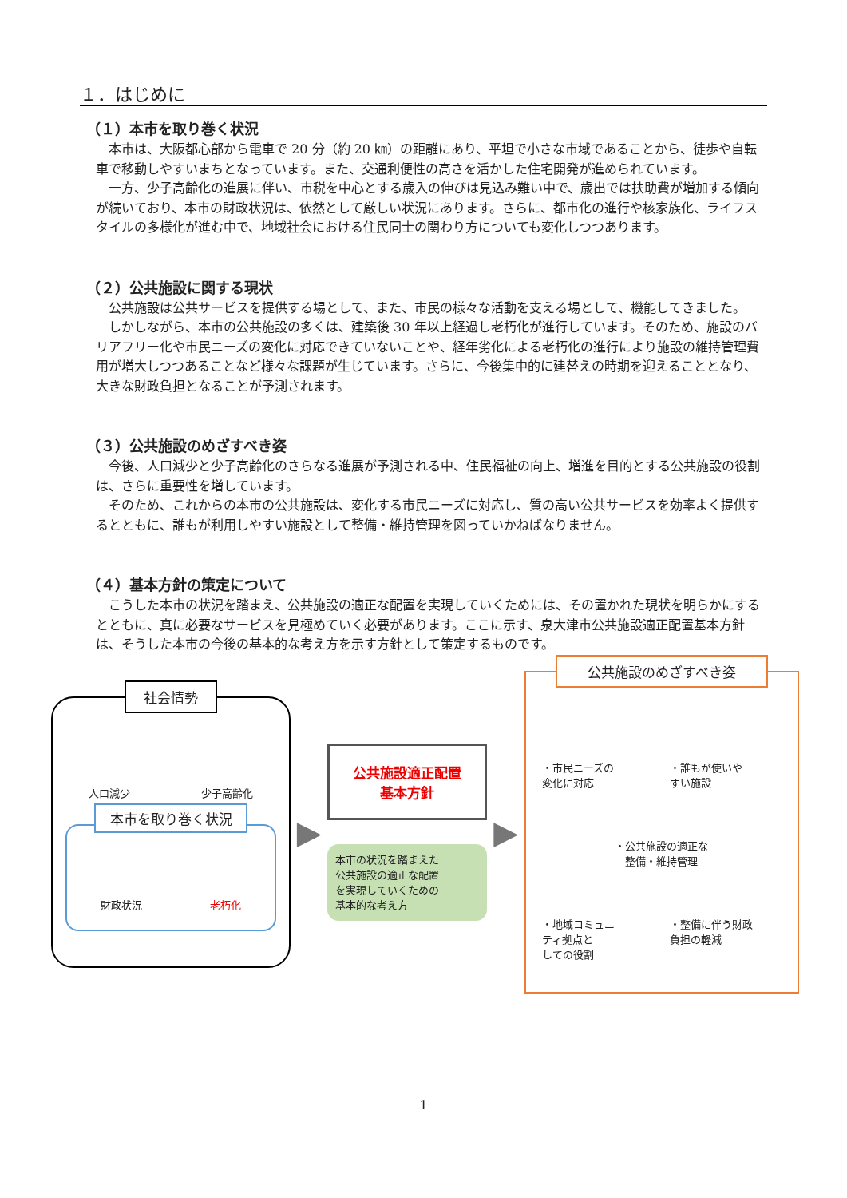１．はじめに
（１）本市を取り巻く状況
本市は、大阪都心部から電車で 20 分（約 20 ㎞）の距離にあり、平坦で小さな市域であることから、徒歩や自転車で移動しやすいまちとなっています。また、交通利便性の高さを活かした住宅開発が進められています。
一方、少子高齢化の進展に伴い、市税を中心とする歳入の伸びは見込み難い中で、歳出では扶助費が増加する傾向が続いており、本市の財政状況は、依然として厳しい状況にあります。さらに、都市化の進行や核家族化、ライフスタイルの多様化が進む中で、地域社会における住民同士の関わり方についても変化しつつあります。
（２）公共施設に関する現状
公共施設は公共サービスを提供する場として、また、市民の様々な活動を支える場として、機能してきました。
しかしながら、本市の公共施設の多くは、建築後 30 年以上経過し老朽化が進行しています。そのため、施設のバリアフリー化や市民ニーズの変化に対応できていないことや、経年劣化による老朽化の進行により施設の維持管理費用が増大しつつあることなど様々な課題が生じています。さらに、今後集中的に建替えの時期を迎えることとなり、大きな財政負担となることが予測されます。
（３）公共施設のめざすべき姿
今後、人口減少と少子高齢化のさらなる進展が予測される中、住民福祉の向上、増進を目的とする公共施設の役割は、さらに重要性を増しています。
そのため、これからの本市の公共施設は、変化する市民ニーズに対応し、質の高い公共サービスを効率よく提供するとともに、誰もが利用しやすい施設として整備・維持管理を図っていかねばなりません。
（４）基本方針の策定について
こうした本市の状況を踏まえ、公共施設の適正な配置を実現していくためには、その置かれた現状を明らかにするとともに、真に必要なサービスを見極めていく必要があります。ここに示す、泉大津市公共施設適正配置基本方針は、そうした本市の今後の基本的な考え方を示す方針として策定するものです。
社会情勢
人口減少 少子高齢化
本市を取り巻く状況
財政状況 老朽化
▶
公共施設適正配置
基本方針
本市の状況を踏まえた
公共施設の適正な配置
を実現していくための
基本的な考え方
▶
公共施設のめざすべき姿
・市民ニーズの
変化に対応 ・誰もが使いや
すい施設 ・公共施設の適正な
整備・維持管理 ・地域コミュニ
ティ拠点と
しての役割 ・整備に伴う財政
負担の軽減
1